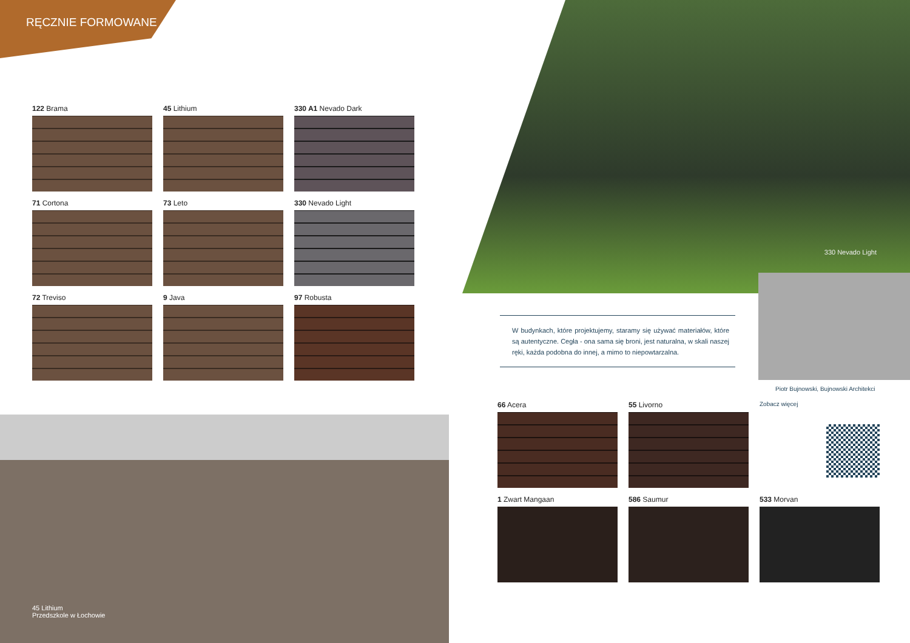RĘCZNIE FORMOWANE
122 Brama
45 Lithium
330 A1 Nevado Dark
71 Cortona
73 Leto
330 Nevado Light
72 Treviso
9 Java
97 Robusta
45 Lithium
Przedszkole w Łochowie
330 Nevado Light
W budynkach, które projektujemy, staramy się używać materiałów, które są autentyczne. Cegła - ona sama się broni, jest naturalna, w skali naszej ręki, każda podobna do innej, a mimo to niepowtarzalna.
Piotr Bujnowski, Bujnowski Architekci
66 Acera
55 Livorno
Zobacz więcej
1 Zwart Mangaan
586 Saumur
533 Morvan